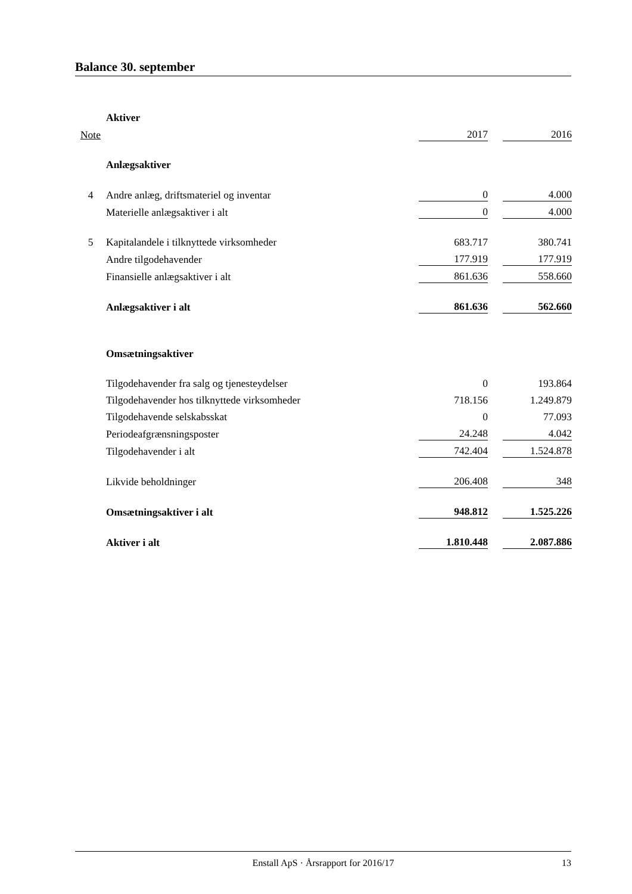Balance 30. september
| | Aktiver | | | |
| Note | | 2017 | | 2016 |
| | Anlægsaktiver | | | |
| 4 | Andre anlæg, driftsmateriel og inventar | 0 | | 4.000 |
| | Materielle anlægsaktiver i alt | 0 | | 4.000 |
| 5 | Kapitalandele i tilknyttede virksomheder | 683.717 | | 380.741 |
| | Andre tilgodehavender | 177.919 | | 177.919 |
| | Finansielle anlægsaktiver i alt | 861.636 | | 558.660 |
| | Anlægsaktiver i alt | 861.636 | | 562.660 |
| | Omsætningsaktiver | | | |
| | Tilgodehavender fra salg og tjenesteydelser | 0 | | 193.864 |
| | Tilgodehavender hos tilknyttede virksomheder | 718.156 | | 1.249.879 |
| | Tilgodehavende selskabsskat | 0 | | 77.093 |
| | Periodeafgrænsningsposter | 24.248 | | 4.042 |
| | Tilgodehavender i alt | 742.404 | | 1.524.878 |
| | Likvide beholdninger | 206.408 | | 348 |
| | Omsætningsaktiver i alt | 948.812 | | 1.525.226 |
| | Aktiver i alt | 1.810.448 | | 2.087.886 |
Enstall ApS · Årsrapport for 2016/17
13